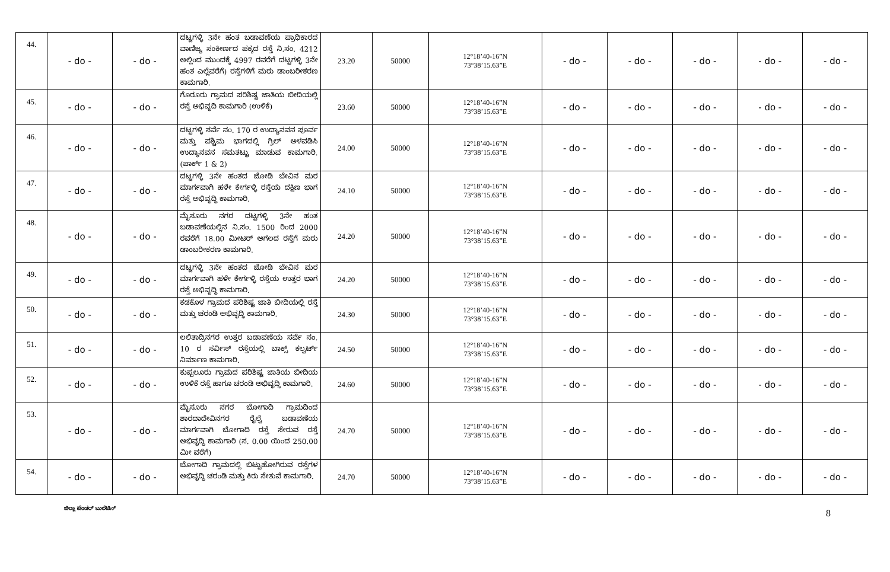| 44. | - do - | - do - | ದಟ್ಟಗಳ್ಳಿ 3ನೇ ಹಂತ ಬಡಾವಣೆಯ ಪ್ರಾಧಿಕಾರದ ವಾಣಿಜ್ಯ ಸಂಕೀರ್ಣದ ಪಕ್ಕದ ರಸ್ತೆ ನಿ.ಸಂ. 4212 ಅಲ್ಲಿಂದ ಮುಂದಕ್ಕೆ 4997 ರವರೆಗೆ ದಟ್ಟಗಳ್ಳಿ 3ನೇ ಹಂತ ಎಲ್ಲೆವರೆಗೆ) ರಸ್ತೆಗಳಿಗೆ ಮರು ಡಾಂಬರೀಕರಣ ಕಾಮಗಾರಿ. | 23.20 | 50000 | 12°18’40-16”N 73°38’15.63”E | - do - | - do - | - do - | - do - | - do - |
| 45. | - do - | - do - | ಗೊರೂರು ಗ್ರಾಮದ ಪರಿಶಿಷ್ಟ ಜಾತಿಯ ಬೀದಿಯಲ್ಲಿ ರಸ್ತೆ ಅಭಿವೃದಿ ಕಾಮಗಾರಿ (ಉಳಿಕೆ) | 23.60 | 50000 | 12°18’40-16”N 73°38’15.63”E | - do - | - do - | - do - | - do - | - do - |
| 46. | - do - | - do - | ದಟ್ಟಗಳ್ಳಿ ಸರ್ವೆ ನಂ. 170 ರ ಉದ್ಯಾನವನ ಪೂರ್ವ ಮತ್ತು ಪಶ್ಚಿಮ ಭಾಗದಲ್ಲಿ ಗ್ರಿಲ್ ಅಳವಡಿಸಿ ಉದ್ಯಾನವನ ಸಮತಟ್ಟು ಮಾಡುವ ಕಾಮಗಾರಿ. (ಪಾರ್ಕ್ 1 & 2) | 24.00 | 50000 | 12°18’40-16”N 73°38’15.63”E | - do - | - do - | - do - | - do - | - do - |
| 47. | - do - | - do - | ದಟ್ಟಗಳ್ಳಿ 3ನೇ ಹಂತದ ಜೋಡಿ ಬೇವಿನ ಮರ ಮಾರ್ಗವಾಗಿ ಹಳೇ ಕೇರ್ಗಳ್ಳಿ ರಸ್ತೆಯ ದಕ್ಷಿಣ ಭಾಗ ರಸ್ತೆ ಅಭಿವೃದ್ಧಿ ಕಾಮಗಾರಿ. | 24.10 | 50000 | 12°18’40-16”N 73°38’15.63”E | - do - | - do - | - do - | - do - | - do - |
| 48. | - do - | - do - | ಮೈಸೂರು ನಗರ ದಟ್ಟಗಳ್ಳಿ 3ನೇ ಹಂತ ಬಡಾವಣೆಯಲ್ಲಿನ ನಿ.ಸಂ. 1500 ರಿಂದ 2000 ರವರೆಗೆ 18.00 ಮೀಟರ್ ಅಗಲದ ರಸ್ತೆಗೆ ಮರು ಡಾಂಬರೀಕರಣ ಕಾಮಗಾರಿ. | 24.20 | 50000 | 12°18’40-16”N 73°38’15.63”E | - do - | - do - | - do - | - do - | - do - |
| 49. | - do - | - do - | ದಟ್ಟಗಳ್ಳಿ 3ನೇ ಹಂತದ ಜೋಡಿ ಬೇವಿನ ಮರ ಮಾರ್ಗವಾಗಿ ಹಳೇ ಕೇರ್ಗಳ್ಳಿ ರಸ್ತೆಯ ಉತ್ತರ ಭಾಗ ರಸ್ತೆ ಅಭಿವೃದ್ಧಿ ಕಾಮಗಾರಿ. | 24.20 | 50000 | 12°18’40-16”N 73°38’15.63”E | - do - | - do - | - do - | - do - | - do - |
| 50. | - do - | - do - | ಕಡಕೊಳ ಗ್ರಾಮದ ಪರಿಶಿಷ್ಟ ಜಾತಿ ಬೀದಿಯಲ್ಲಿ ರಸ್ತೆ ಮತ್ತು ಚರಂಡಿ ಅಭಿವೃದ್ಧಿ ಕಾಮಗಾರಿ. | 24.30 | 50000 | 12°18’40-16”N 73°38’15.63”E | - do - | - do - | - do - | - do - | - do - |
| 51. | - do - | - do - | ಲಲಿತಾದ್ರಿನಗರ ಉತ್ತರ ಬಡಾವಣೆಯ ಸರ್ವೆ ನಂ. 10 ರ ಸರ್ವಿಸ್ ರಸ್ತೆಯಲ್ಲಿ ಬಾಕ್ಸ್ ಕಲ್ವರ್ಟ್ ನಿರ್ಮಾಣ ಕಾಮಗಾರಿ. | 24.50 | 50000 | 12°18’40-16”N 73°38’15.63”E | - do - | - do - | - do - | - do - | - do - |
| 52. | - do - | - do - | ಕುಪ್ಪಲೂರು ಗ್ರಾಮದ ಪರಿಶಿಷ್ಟ ಜಾತಿಯ ಬೀದಿಯ ಉಳಿಕೆ ರಸ್ತೆ ಹಾಗೂ ಚರಂಡಿ ಅಭಿವೃದ್ಧಿ ಕಾಮಗಾರಿ. | 24.60 | 50000 | 12°18’40-16”N 73°38’15.63”E | - do - | - do - | - do - | - do - | - do - |
| 53. | - do - | - do - | ಮೈಸೂರು ನಗರ ಬೋಗಾದಿ ಗ್ರಾಮದಿಂದ ಶಾರದಾದೇವಿನಗರ ರೈಲ್ವೆ ಬಡಾವಣೆಯ ಮಾರ್ಗವಾಗಿ ಬೋಗಾದಿ ರಸ್ತೆ ಸೇರುವ ರಸ್ತೆ ಅಭಿವೃದ್ಧಿ ಕಾಮಗಾರಿ (ಸ. 0.00 ಯಿಂದ 250.00 ಮೀ ವರೆಗೆ) | 24.70 | 50000 | 12°18’40-16”N 73°38’15.63”E | - do - | - do - | - do - | - do - | - do - |
| 54. | - do - | - do - | ಬೋಗಾದಿ ಗ್ರಾಮದಲ್ಲಿ ಬಿಟ್ಟುಹೋಗಿರುವ ರಸ್ತೆಗಳ ಅಭಿವೃದ್ಧಿ ಚರಂಡಿ ಮತ್ತು ಕಿರು ಸೇತುವೆ ಕಾಮಗಾರಿ. | 24.70 | 50000 | 12°18’40-16”N 73°38’15.63”E | - do - | - do - | - do - | - do - | - do - |
ಜಿಲ್ಲಾ ಟೆಂಡರ್ ಬುಲೆಟಿನ್ 8